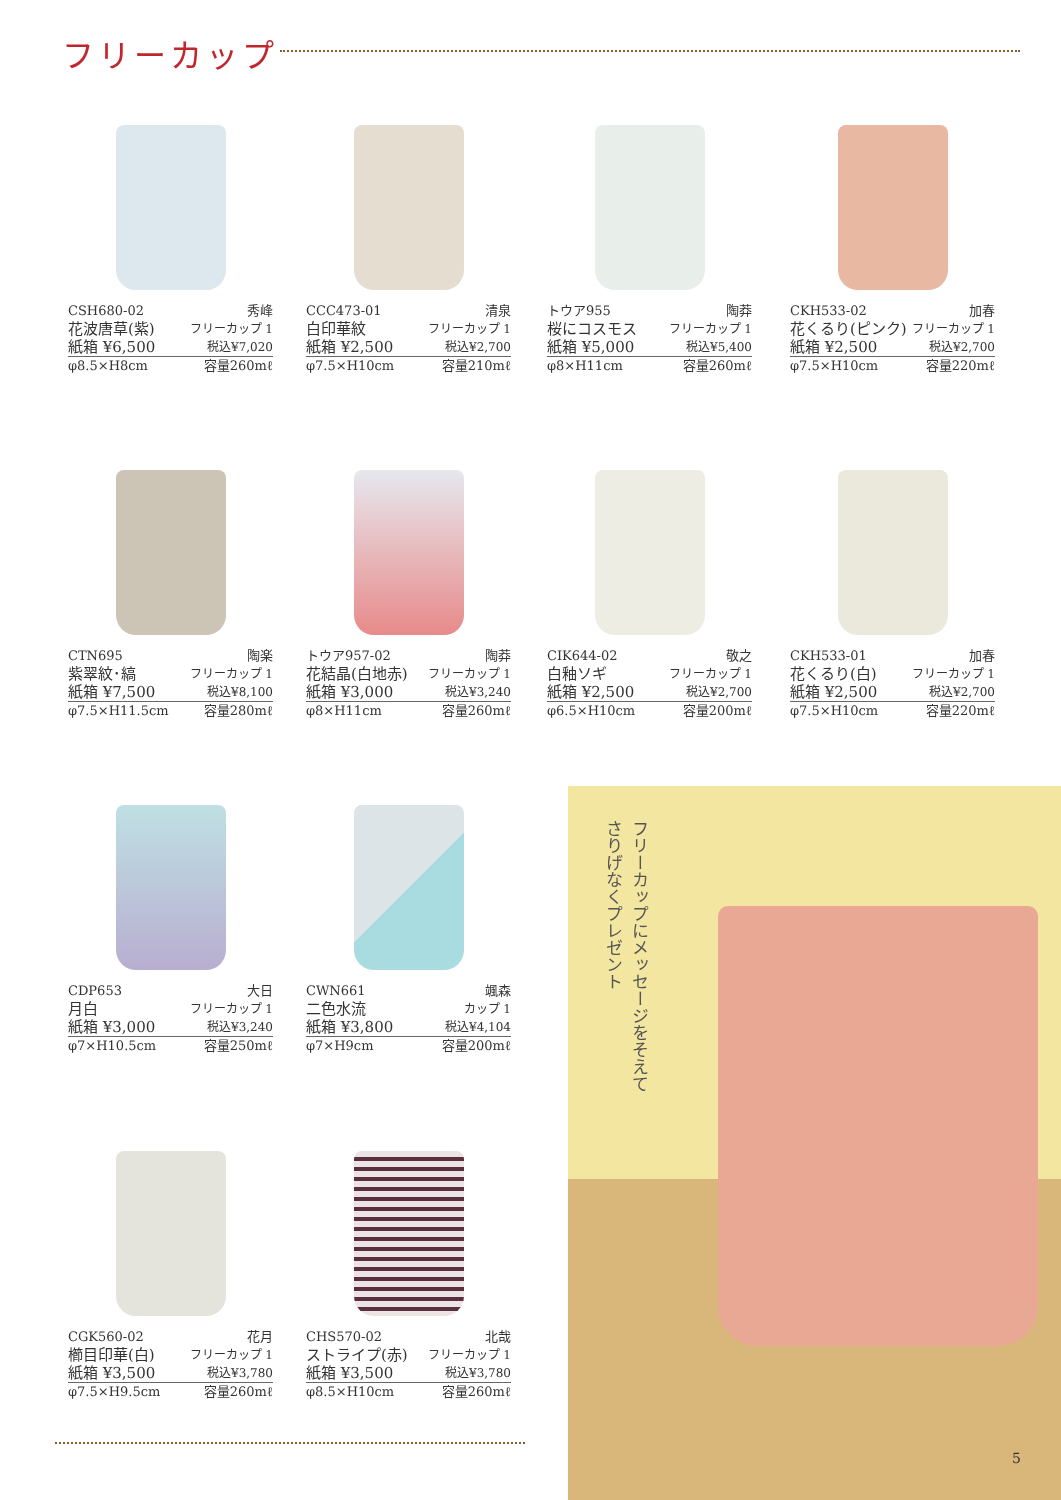フリーカップ
CSH680-02 秀峰
花波唐草(紫) フリーカップ 1
紙箱 ¥6,500 税込¥7,020
φ8.5×H8cm 容量260mℓ
CCC473-01 清泉
白印華紋 フリーカップ 1
紙箱 ¥2,500 税込¥2,700
φ7.5×H10cm 容量210mℓ
トウア955 陶莽
桜にコスモス フリーカップ 1
紙箱 ¥5,000 税込¥5,400
φ8×H11cm 容量260mℓ
CKH533-02 加春
花くるり(ピンク) フリーカップ 1
紙箱 ¥2,500 税込¥2,700
φ7.5×H10cm 容量220mℓ
CTN695 陶楽
紫翠紋･縞 フリーカップ 1
紙箱 ¥7,500 税込¥8,100
φ7.5×H11.5cm 容量280mℓ
トウア957-02 陶莽
花結晶(白地赤) フリーカップ 1
紙箱 ¥3,000 税込¥3,240
φ8×H11cm 容量260mℓ
CIK644-02 敬之
白釉ソギ フリーカップ 1
紙箱 ¥2,500 税込¥2,700
φ6.5×H10cm 容量200mℓ
CKH533-01 加春
花くるり(白) フリーカップ 1
紙箱 ¥2,500 税込¥2,700
φ7.5×H10cm 容量220mℓ
CDP653 大日
月白 フリーカップ 1
紙箱 ¥3,000 税込¥3,240
φ7×H10.5cm 容量250mℓ
CWN661 颯森
二色水流 カップ 1
紙箱 ¥3,800 税込¥4,104
φ7×H9cm 容量200mℓ
CGK560-02 花月
櫛目印華(白) フリーカップ 1
紙箱 ¥3,500 税込¥3,780
φ7.5×H9.5cm 容量260mℓ
CHS570-02 北哉
ストライプ(赤) フリーカップ 1
紙箱 ¥3,500 税込¥3,780
φ8.5×H10cm 容量260mℓ
フリーカップにメッセージをそえて
さりげなくプレゼント
5